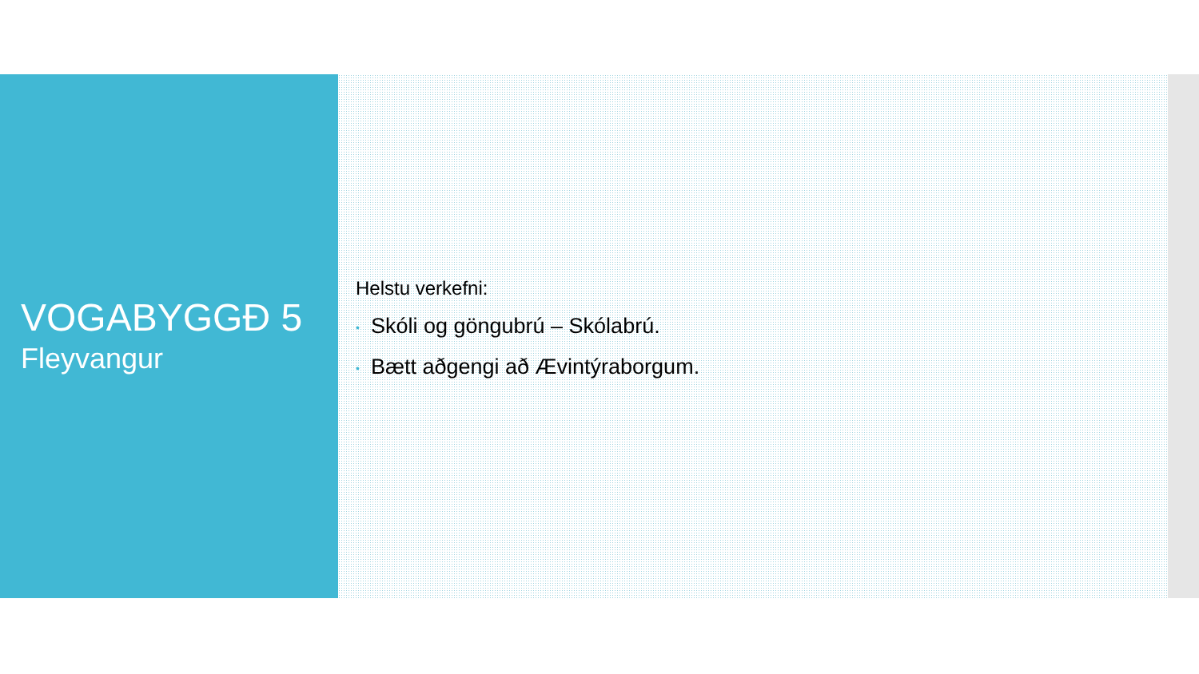VOGABYGGÐ 5
Fleyvangur
Helstu verkefni:
• Skóli og göngubrú – Skólabrú.
• Bætt aðgengi að Ævintýraborgum.